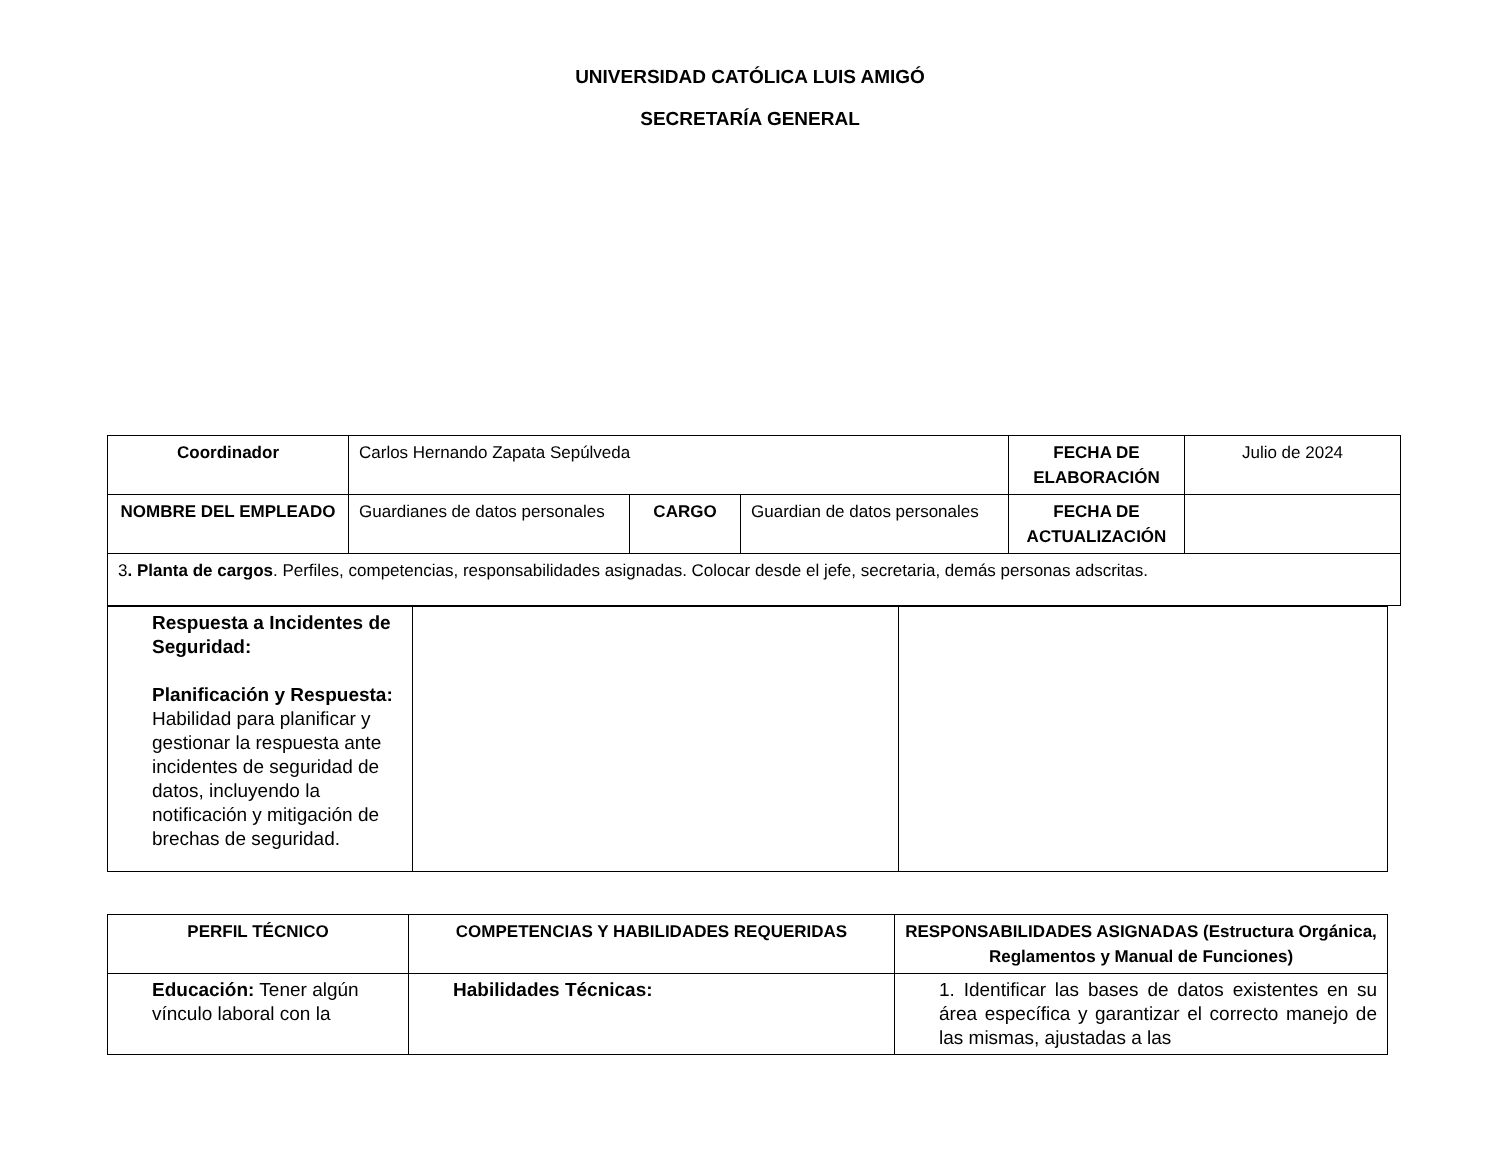UNIVERSIDAD CATÓLICA LUIS AMIGÓ
SECRETARÍA GENERAL
| Coordinador | Carlos Hernando Zapata Sepúlveda | | | FECHA DE ELABORACIÓN | Julio de 2024 |
| NOMBRE DEL EMPLEADO | Guardianes de datos personales | CARGO | Guardian de datos personales | FECHA DE ACTUALIZACIÓN | |
| 3 . Planta de cargos . Perfiles, competencias, responsabilidades asignadas. Colocar desde el jefe, secretaria, demás personas adscritas. | | | | | |
| Respuesta a Incidentes de Seguridad: Planificación y Respuesta: Habilidad para planificar y gestionar la respuesta ante incidentes de seguridad de datos, incluyendo la notificación y mitigación de brechas de seguridad. | | |
| PERFIL TÉCNICO | COMPETENCIAS Y HABILIDADES REQUERIDAS | RESPONSABILIDADES ASIGNADAS (Estructura Orgánica, Reglamentos y Manual de Funciones) |
| --- | --- | --- |
| Educación: Tener algún vínculo laboral con la | Habilidades Técnicas: | 1. Identificar las bases de datos existentes en su área específica y garantizar el correcto manejo de las mismas, ajustadas a las |